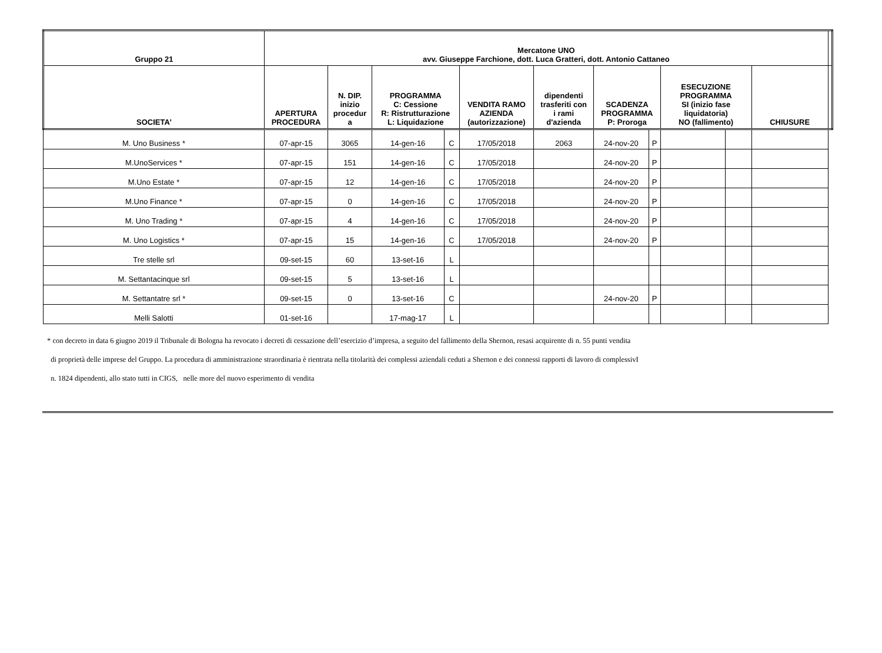| Gruppo 21 | Mercatone UNO avv. Giuseppe Farchione, dott. Luca Gratteri, dott. Antonio Cattaneo | | | | | | | | | | | |
| --- | --- | --- | --- | --- | --- | --- | --- | --- | --- | --- | --- | --- |
| SOCIETA' | APERTURA PROCEDURA | N. DIP. inizio procedur a | PROGRAMMA C: Cessione R: Ristrutturazione L: Liquidazione | | VENDITA RAMO AZIENDA (autorizzazione) | dipendenti trasferiti con i rami d'azienda | SCADENZA PROGRAMMA P: Proroga | | ESECUZIONE PROGRAMMA SI (inizio fase liquidatoria) NO (fallimento) | | CHIUSURE | |
| M. Uno Business * | 07-apr-15 | 3065 | 14-gen-16 | C | 17/05/2018 | 2063 | 24-nov-20 | P | | | | |
| M.UnoServices * | 07-apr-15 | 151 | 14-gen-16 | C | 17/05/2018 | | 24-nov-20 | P | | | | |
| M.Uno Estate * | 07-apr-15 | 12 | 14-gen-16 | C | 17/05/2018 | | 24-nov-20 | P | | | | |
| M.Uno Finance * | 07-apr-15 | 0 | 14-gen-16 | C | 17/05/2018 | | 24-nov-20 | P | | | | |
| M. Uno Trading * | 07-apr-15 | 4 | 14-gen-16 | C | 17/05/2018 | | 24-nov-20 | P | | | | |
| M. Uno Logistics * | 07-apr-15 | 15 | 14-gen-16 | C | 17/05/2018 | | 24-nov-20 | P | | | | |
| Tre stelle srl | 09-set-15 | 60 | 13-set-16 | L | | | | | | | | |
| M. Settantacinque srl | 09-set-15 | 5 | 13-set-16 | L | | | | | | | | |
| M. Settantatre srl * | 09-set-15 | 0 | 13-set-16 | C | | | 24-nov-20 | P | | | | |
| Melli Salotti | 01-set-16 | | 17-mag-17 | L | | | | | | | | |
* con decreto in data 6 giugno 2019 il Tribunale di Bologna ha revocato i decreti di cessazione dell’esercizio d’impresa, a seguito del fallimento della Shernon, resasi acquirente di n. 55 punti vendita
di proprietà delle imprese del Gruppo. La procedura di amministrazione straordinaria è rientrata nella titolarità dei complessi aziendali ceduti a Shernon e dei connessi rapporti di lavoro di complessivI
n. 1824 dipendenti, allo stato tutti in CIGS, nelle more del nuovo esperimento di vendita